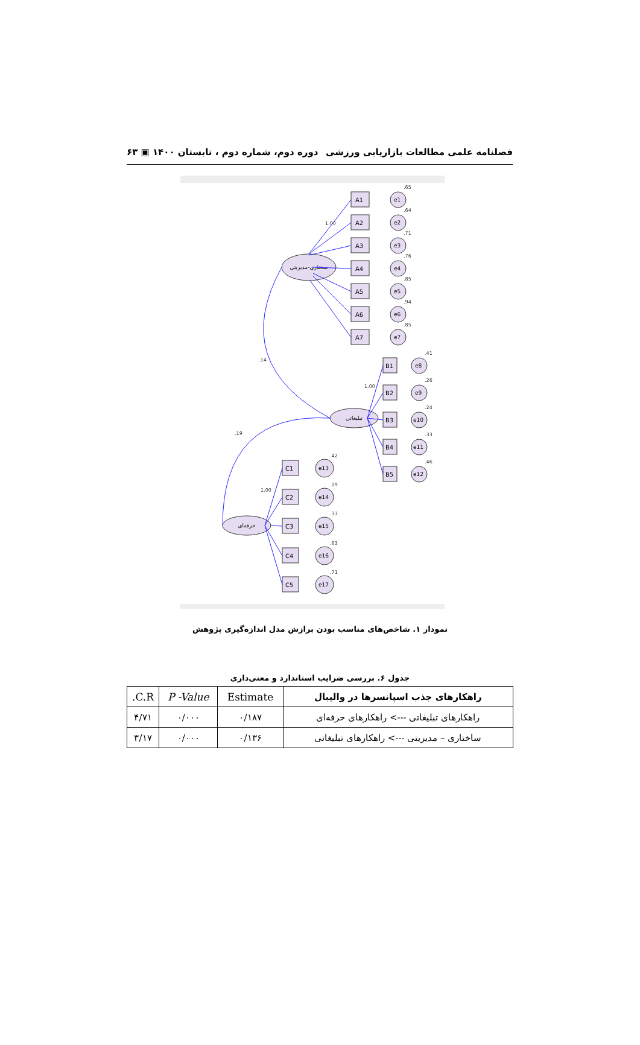فصلنامه علمی مطالعات بازاریابی ورزشی دوره دوم، شماره دوم ، تابستان ۱۴۰۰ ▣ ۶۳
سختاری-مدیریتی
تبلیغاتی
حرفه‌ای
A1
A2
A3
A4
A5
A6
A7
B1
B2
B3
B4
B5
C1
C2
C3
C4
C5
e1
e2
e3
e4
e5
e6
e7
e8
e9
e10
e11
e12
e13
e14
e15
e16
e17
.14
.19
1.00
1.00
1.00
.65
.64
.71
.76
.85
.94
.85
.41
.26
.24
.33
.46
.42
.19
.33
.63
.71
نمودار ۱. شاخص‌های مناسب بودن برازش مدل اندازه‌گیری پژوهش
جدول ۶. بررسی ضرایب استاندارد و معنی‌داری
| راهکارهای جذب اسپانسرها در والیبال | Estimate | P -Value | C.R. |
| --- | --- | --- | --- |
| راهکارهای تبلیغاتی ---> راهکارهای حرفه‌ای | ۰/۱۸۷ | ۰/۰۰۰ | ۴/۷۱ |
| ساختاری – مدیریتی ---> راهکارهای تبلیغاتی | ۰/۱۳۶ | ۰/۰۰۰ | ۳/۱۷ |